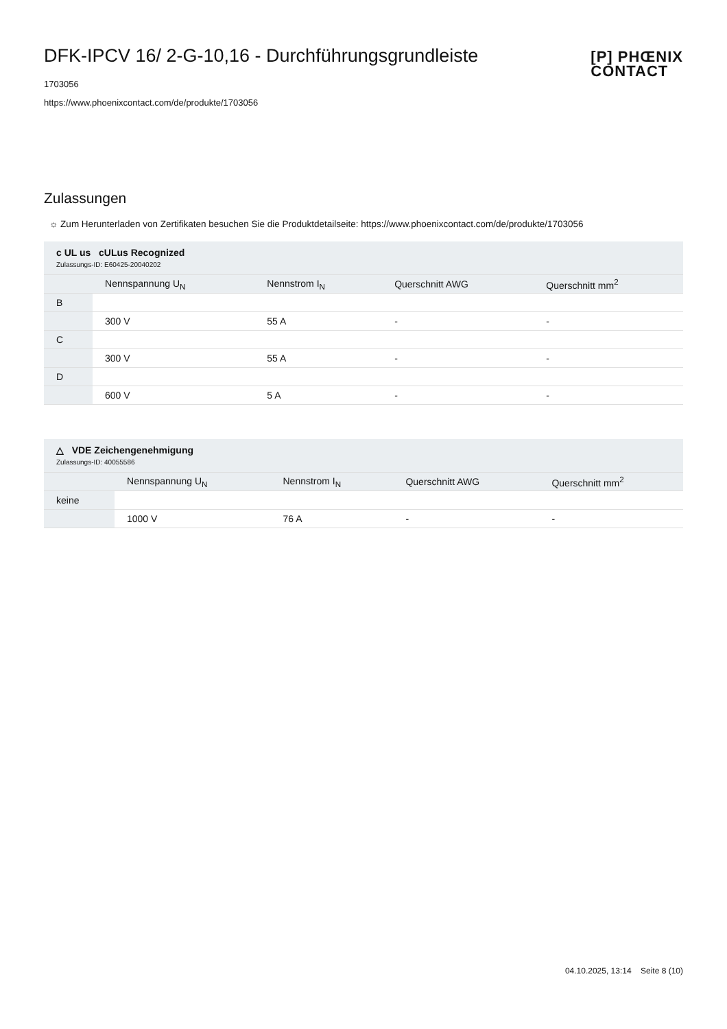DFK-IPCV 16/ 2-G-10,16 - Durchführungsgrundleiste
1703056
https://www.phoenixcontact.com/de/produkte/1703056
[P] PHŒNIX
CONTACT
Zulassungen
☼ Zum Herunterladen von Zertifikaten besuchen Sie die Produktdetailseite: https://www.phoenixcontact.com/de/produkte/1703056
| c UL us cULus Recognized Zulassungs-ID: E60425-20040202 | | | | |
| | Nennspannung U<sub>N</sub> | Nennstrom I<sub>N</sub> | Querschnitt AWG | Querschnitt mm<sup>2</sup> |
| B | | | | |
| | 300 V | 55 A | - | - |
| C | | | | |
| | 300 V | 55 A | - | - |
| D | | | | |
| | 600 V | 5 A | - | - |
| △ VDE Zeichengenehmigung Zulassungs-ID: 40055586 | | | | |
| | Nennspannung U<sub>N</sub> | Nennstrom I<sub>N</sub> | Querschnitt AWG | Querschnitt mm<sup>2</sup> |
| keine | | | | |
| | 1000 V | 76 A | - | - |
04.10.2025, 13:14 Seite 8 (10)